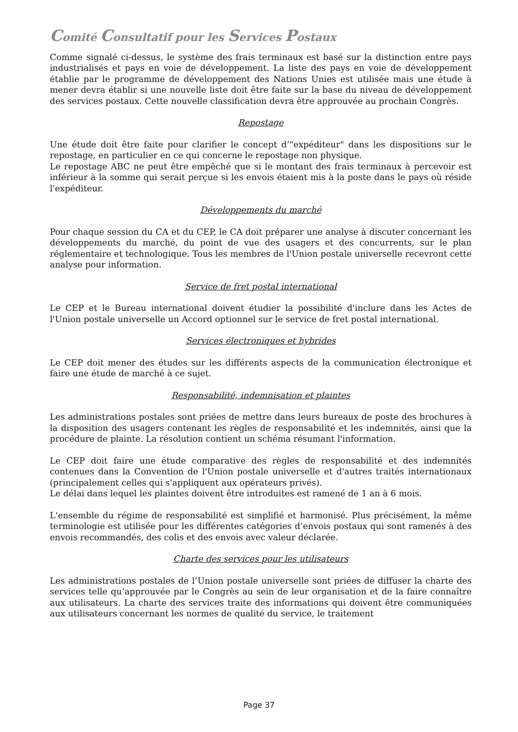Comité Consultatif pour les Services Postaux
Comme signalé ci-dessus, le système des frais terminaux est basé sur la distinction entre pays industrialisés et pays en voie de développement. La liste des pays en voie de développement établie par le programme de développement des Nations Unies est utilisée mais une étude à mener devra établir si une nouvelle liste doit être faite sur la base du niveau de développement des services postaux. Cette nouvelle classification devra être approuvée au prochain Congrès.
Repostage
Une étude doit être faite pour clarifier le concept d’"expéditeur" dans les dispositions sur le repostage, en particulier en ce qui concerne le repostage non physique.
Le repostage ABC ne peut être empêché que si le montant des frais terminaux à percevoir est inférieur à la somme qui serait perçue si les envois étaient mis à la poste dans le pays où réside l'expéditeur.
Développements du marché
Pour chaque session du CA et du CEP, le CA doit préparer une analyse à discuter concernant les développements du marché, du point de vue des usagers et des concurrents, sur le plan réglementaire et technologique. Tous les membres de l'Union postale universelle recevront cette analyse pour information.
Service de fret postal international
Le CEP et le Bureau international doivent étudier la possibilité d'inclure dans les Actes de l'Union postale universelle un Accord optionnel sur le service de fret postal international.
Services électroniques et hybrides
Le CEP doit mener des études sur les différents aspects de la communication électronique et faire une étude de marché à ce sujet.
Responsabilité, indemnisation et plaintes
Les administrations postales sont priées de mettre dans leurs bureaux de poste des brochures à la disposition des usagers contenant les règles de responsabilité et les indemnités, ainsi que la procédure de plainte. La résolution contient un schéma résumant l'information.
Le CEP doit faire une étude comparative des règles de responsabilité et des indemnités contenues dans la Convention de l'Union postale universelle et d'autres traités internationaux (principalement celles qui s'appliquent aux opérateurs privés).
Le délai dans lequel les plaintes doivent être introduites est ramené de 1 an à 6 mois.
L'ensemble du régime de responsabilité est simplifié et harmonisé. Plus précisément, la même terminologie est utilisée pour les différentes catégories d’envois postaux qui sont ramenés à des envois recommandés, des colis et des envois avec valeur déclarée.
Charte des services pour les utilisateurs
Les administrations postales de l’Union postale universelle sont priées de diffuser la charte des services telle qu’approuvée par le Congrès au sein de leur organisation et de la faire connaître aux utilisateurs. La charte des services traite des informations qui doivent être communiquées aux utilisateurs concernant les normes de qualité du service, le traitement
Page 37